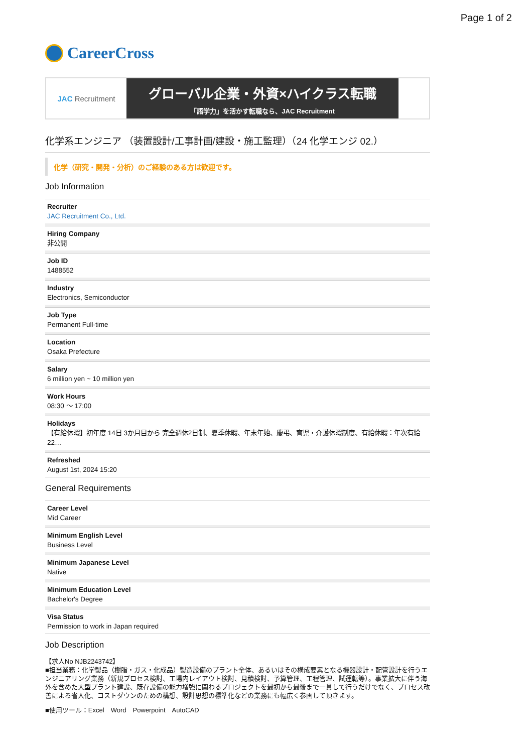Page 1 of 2
CareerCross
JAC Recruitment
グローバル企業・外資×ハイクラス転職
「語学力」を活かす転職なら、JAC Recruitment
化学系エンジニア （装置設計/工事計画/建設・施工監理）（24 化学エンジ 02.）
化学（研究・開発・分析）のご経験のある方は歓迎です。
Job Information
Recruiter
JAC Recruitment Co., Ltd.
Hiring Company
非公開
Job ID
1488552
Industry
Electronics, Semiconductor
Job Type
Permanent Full-time
Location
Osaka Prefecture
Salary
6 million yen ~ 10 million yen
Work Hours
08:30 〜 17:00
Holidays
【有給休暇】初年度 14日 3か月目から 完全週休2日制、夏季休暇、年末年始、慶弔、育児・介護休暇制度、有給休暇：年次有給22…
Refreshed
August 1st, 2024 15:20
General Requirements
Career Level
Mid Career
Minimum English Level
Business Level
Minimum Japanese Level
Native
Minimum Education Level
Bachelor's Degree
Visa Status
Permission to work in Japan required
Job Description
【求人No NJB2243742】
■担当業務：化学製品（樹脂・ガス・化成品）製造設備のプラント全体、あるいはその構成要素となる機器設計・配管設計を行うエンジニアリング業務（新規プロセス検討、工場内レイアウト検討、見積検討、予算管理、工程管理、試運転等）。事業拡大に伴う海外を含めた大型プラント建設、既存設備の能力増強に関わるプロジェクトを最初から最後まで一貫して行うだけでなく、プロセス改善による省人化、コストダウンのための構想、設計思想の標準化などの業務にも幅広く参画して頂きます。
■使用ツール：Excel　Word　Powerpoint　AutoCAD